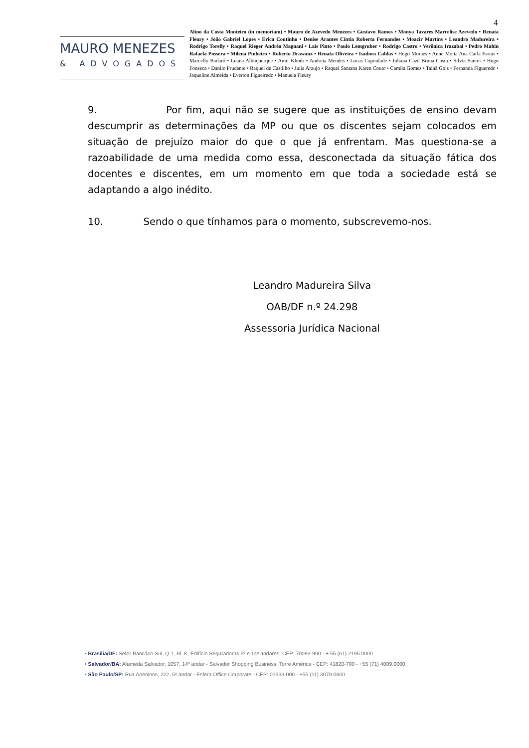4
MAURO MENEZES
& ADVOGADOS
Alino da Costa Monteiro (in memoriam) • Mauro de Azevedo Menezes • Gustavo Ramos • Monya Tavares Marcelise Azevedo • Renata Fleury • João Gabriel Lopes • Erica Coutinho • Denise Arantes Cíntia Roberta Fernandes • Moacir Martins • Leandro Madureira • Rodrigo Torelly • Raquel Rieger Andréa Magnani • Laís Pinto • Paulo Lemgruber • Rodrigo Castro • Verônica Irazabal • Pedro Mahin Rafaela Possera • Milena Pinheiro • Roberto Drawanz • Renata Oliveira • Isadora Caldas • Hugo Moraes • Anne Motta Ana Carla Farias • Marcelly Badaró • Luana Albuquerque • Amir Khodr • Andreia Mendes • Lucas Capoulade • Juliana Cazé Bruna Costa • Silvia Santos • Hugo Fonseca • Danilo Prudente • Raquel de Castilho • Julia Araujo • Raquel Santana Karen Couto • Camila Gomes • Tainã Gois • Fernanda Figueredo • Jaqueline Almeida • Everton Figueiredo • Manuela Fleury
9. Por fim, aqui não se sugere que as instituições de ensino devam descumprir as determinações da MP ou que os discentes sejam colocados em situação de prejuízo maior do que o que já enfrentam. Mas questiona-se a razoabilidade de uma medida como essa, desconectada da situação fática dos docentes e discentes, em um momento em que toda a sociedade está se adaptando a algo inédito.
10. Sendo o que tínhamos para o momento, subscrevemo-nos.
Leandro Madureira Silva
OAB/DF n.º 24.298
Assessoria Jurídica Nacional
• Brasília/DF: Setor Bancário Sul, Q.1, Bl. K, Edifício Seguradoras 5º e 14º andares. CEP: 70093-900 - + 55 (61) 2195.0000
• Salvador/BA: Alameda Salvador, 1057, 14º andar - Salvador Shopping Business, Torre América - CEP: 41820-790 - +55 (71) 4009.0000
• São Paulo/SP: Rua Apeninos, 222, 5º andar - Esfera Office Corporate - CEP: 01533-000 - +55 (11) 3070-0600